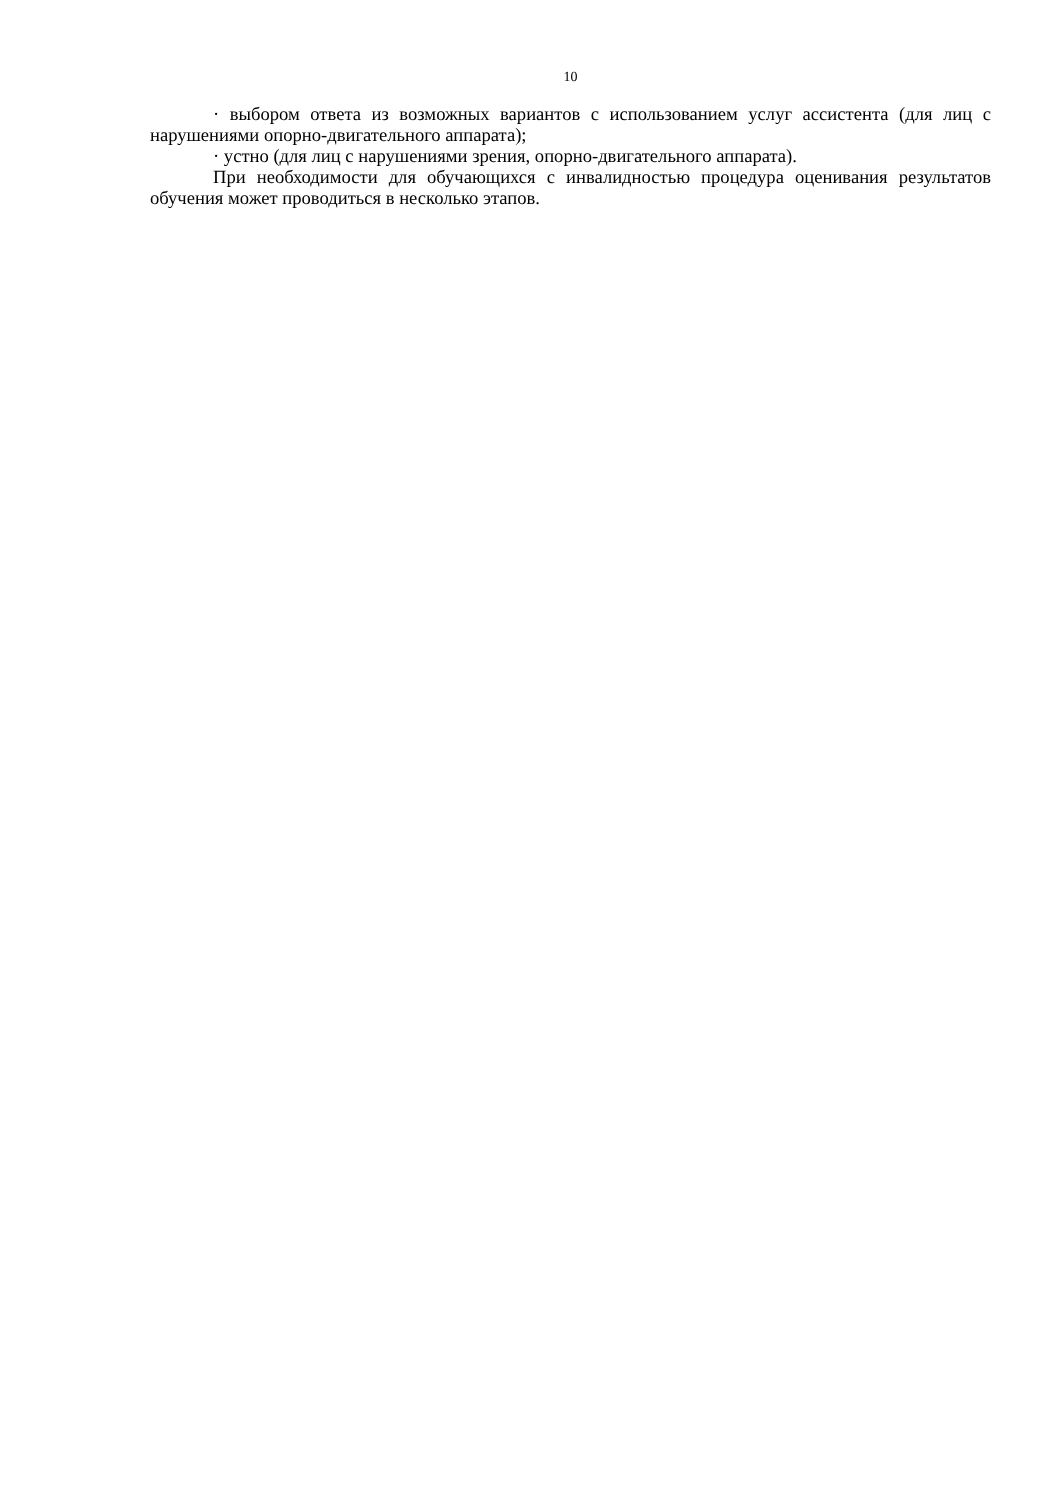10
· выбором ответа из возможных вариантов с использованием услуг ассистента (для лиц с нарушениями опорно-двигательного аппарата);
· устно (для лиц с нарушениями зрения, опорно-двигательного аппарата).
При необходимости для обучающихся с инвалидностью процедура оценивания результатов обучения может проводиться в несколько этапов.